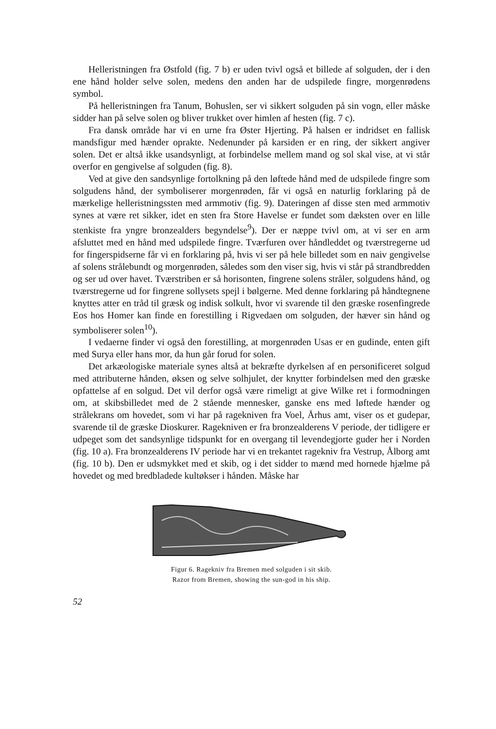Helleristningen fra Østfold (fig. 7 b) er uden tvivl også et billede af solguden, der i den ene hånd holder selve solen, medens den anden har de udspilede fingre, morgenrødens symbol.
På helleristningen fra Tanum, Bohuslen, ser vi sikkert solguden på sin vogn, eller måske sidder han på selve solen og bliver trukket over himlen af hesten (fig. 7 c).
Fra dansk område har vi en urne fra Øster Hjerting. På halsen er indridset en fallisk mandsfigur med hænder oprakte. Nedenunder på karsiden er en ring, der sikkert angiver solen. Det er altså ikke usandsynligt, at forbindelse mellem mand og sol skal vise, at vi står overfor en gengivelse af solguden (fig. 8).
Ved at give den sandsynlige fortolkning på den løftede hånd med de udspilede fingre som solgudens hånd, der symboliserer morgenrøden, får vi også en naturlig forklaring på de mærkelige helleristningssten med armmotiv (fig. 9). Dateringen af disse sten med armmotiv synes at være ret sikker, idet en sten fra Store Havelse er fundet som dæksten over en lille stenkiste fra yngre bronzealders begyndelse<sup>9</sup>). Der er næppe tvivl om, at vi ser en arm afsluttet med en hånd med udspilede fingre. Tværfuren over håndleddet og tværstregerne ud for fingerspidserne får vi en forklaring på, hvis vi ser på hele billedet som en naiv gengivelse af solens strålebundt og morgenrøden, således som den viser sig, hvis vi står på strandbredden og ser ud over havet. Tværstriben er så horisonten, fingrene solens stråler, solgudens hånd, og tværstregerne ud for fingrene sollysets spejl i bølgerne. Med denne forklaring på håndtegnene knyttes atter en tråd til græsk og indisk solkult, hvor vi svarende til den græske rosenfingrede Eos hos Homer kan finde en forestilling i Rigvedaen om solguden, der hæver sin hånd og symboliserer solen<sup>10</sup>).
I vedaerne finder vi også den forestilling, at morgenrøden Usas er en gudinde, enten gift med Surya eller hans mor, da hun går forud for solen.
Det arkæologiske materiale synes altså at bekræfte dyrkelsen af en personificeret solgud med attributerne hånden, øksen og selve solhjulet, der knytter forbindelsen med den græske opfattelse af en solgud. Det vil derfor også være rimeligt at give Wilke ret i formodningen om, at skibsbilledet med de 2 stående mennesker, ganske ens med løftede hænder og strålekrans om hovedet, som vi har på ragekniven fra Voel, Århus amt, viser os et gudepar, svarende til de græske Dioskurer. Ragekniven er fra bronzealderens V periode, der tidligere er udpeget som det sandsynlige tidspunkt for en overgang til levendegjorte guder her i Norden (fig. 10 a). Fra bronzealderens IV periode har vi en trekantet ragekniv fra Vestrup, Ålborg amt (fig. 10 b). Den er udsmykket med et skib, og i det sidder to mænd med hornede hjælme på hovedet og med bredbladede kultøkser i hånden. Måske har
Figur 6. Ragekniv fra Bremen med solguden i sit skib.
Razor from Bremen, showing the sun-god in his ship.
52